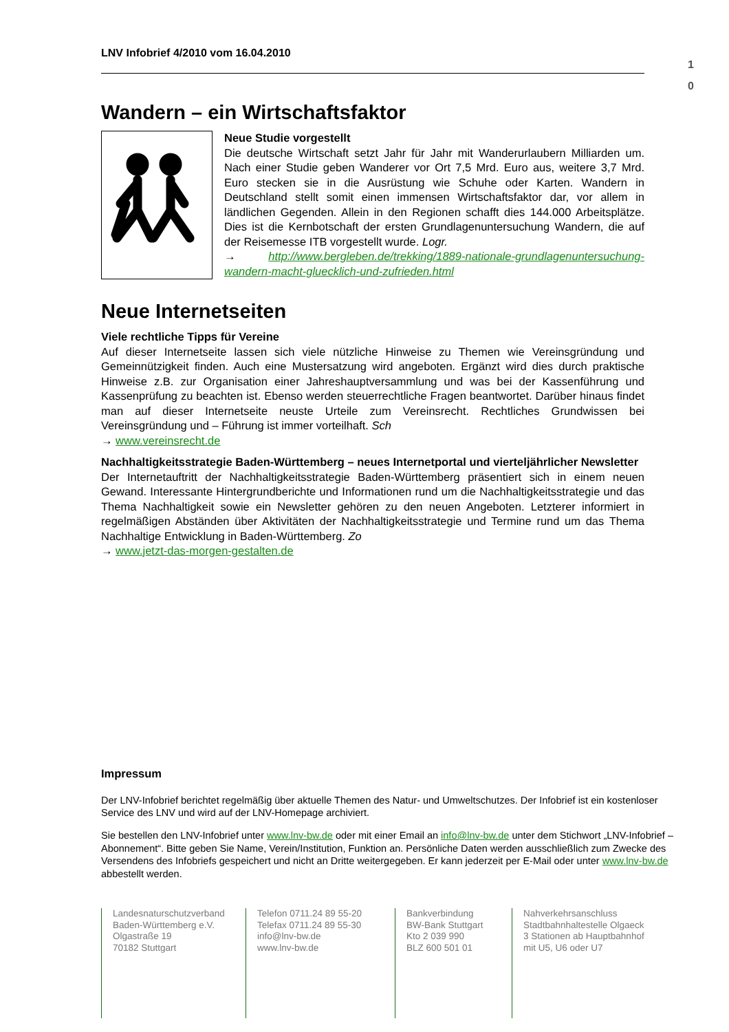1
0
LNV Infobrief 4/2010 vom 16.04.2010
Wandern – ein Wirtschaftsfaktor
Neue Studie vorgestellt
Die deutsche Wirtschaft setzt Jahr für Jahr mit Wanderurlaubern Milliarden um. Nach einer Studie geben Wanderer vor Ort 7,5 Mrd. Euro aus, weitere 3,7 Mrd. Euro stecken sie in die Ausrüstung wie Schuhe oder Karten. Wandern in Deutschland stellt somit einen immensen Wirtschaftsfaktor dar, vor allem in ländlichen Gegenden. Allein in den Regionen schafft dies 144.000 Arbeitsplätze. Dies ist die Kernbotschaft der ersten Grundlagenuntersuchung Wandern, die auf der Reisemesse ITB vorgestellt wurde. Logr.
→ http://www.bergleben.de/trekking/1889-nationale-grundlagenuntersuchung-wandern-macht-gluecklich-und-zufrieden.html
Neue Internetseiten
Viele rechtliche Tipps für Vereine
Auf dieser Internetseite lassen sich viele nützliche Hinweise zu Themen wie Vereinsgründung und Gemeinnützigkeit finden. Auch eine Mustersatzung wird angeboten. Ergänzt wird dies durch praktische Hinweise z.B. zur Organisation einer Jahreshauptversammlung und was bei der Kassenführung und Kassenprüfung zu beachten ist. Ebenso werden steuerrechtliche Fragen beantwortet. Darüber hinaus findet man auf dieser Internetseite neuste Urteile zum Vereinsrecht. Rechtliches Grundwissen bei Vereinsgründung und – Führung ist immer vorteilhaft. Sch
→ www.vereinsrecht.de
Nachhaltigkeitsstrategie Baden-Württemberg – neues Internetportal und vierteljährlicher Newsletter
Der Internetauftritt der Nachhaltigkeitsstrategie Baden-Württemberg präsentiert sich in einem neuen Gewand. Interessante Hintergrundberichte und Informationen rund um die Nachhaltigkeitsstrategie und das Thema Nachhaltigkeit sowie ein Newsletter gehören zu den neuen Angeboten. Letzterer informiert in regelmäßigen Abständen über Aktivitäten der Nachhaltigkeitsstrategie und Termine rund um das Thema Nachhaltige Entwicklung in Baden-Württemberg. Zo
→ www.jetzt-das-morgen-gestalten.de
Impressum
Der LNV-Infobrief berichtet regelmäßig über aktuelle Themen des Natur- und Umweltschutzes. Der Infobrief ist ein kostenloser Service des LNV und wird auf der LNV-Homepage archiviert.
Sie bestellen den LNV-Infobrief unter www.lnv-bw.de oder mit einer Email an info@lnv-bw.de unter dem Stichwort „LNV-Infobrief – Abonnement“. Bitte geben Sie Name, Verein/Institution, Funktion an. Persönliche Daten werden ausschließlich zum Zwecke des Versendens des Infobriefs gespeichert und nicht an Dritte weitergegeben. Er kann jederzeit per E-Mail oder unter www.lnv-bw.de abbestellt werden.
Landesnaturschutzverband
Baden-Württemberg e.V.
Olgastraße 19
70182 Stuttgart
Telefon 0711.24 89 55-20
Telefax 0711.24 89 55-30
info@lnv-bw.de
www.lnv-bw.de
Bankverbindung
BW-Bank Stuttgart
Kto 2 039 990
BLZ 600 501 01
Nahverkehrsanschluss
Stadtbahnhaltestelle Olgaeck
3 Stationen ab Hauptbahnhof
mit U5, U6 oder U7